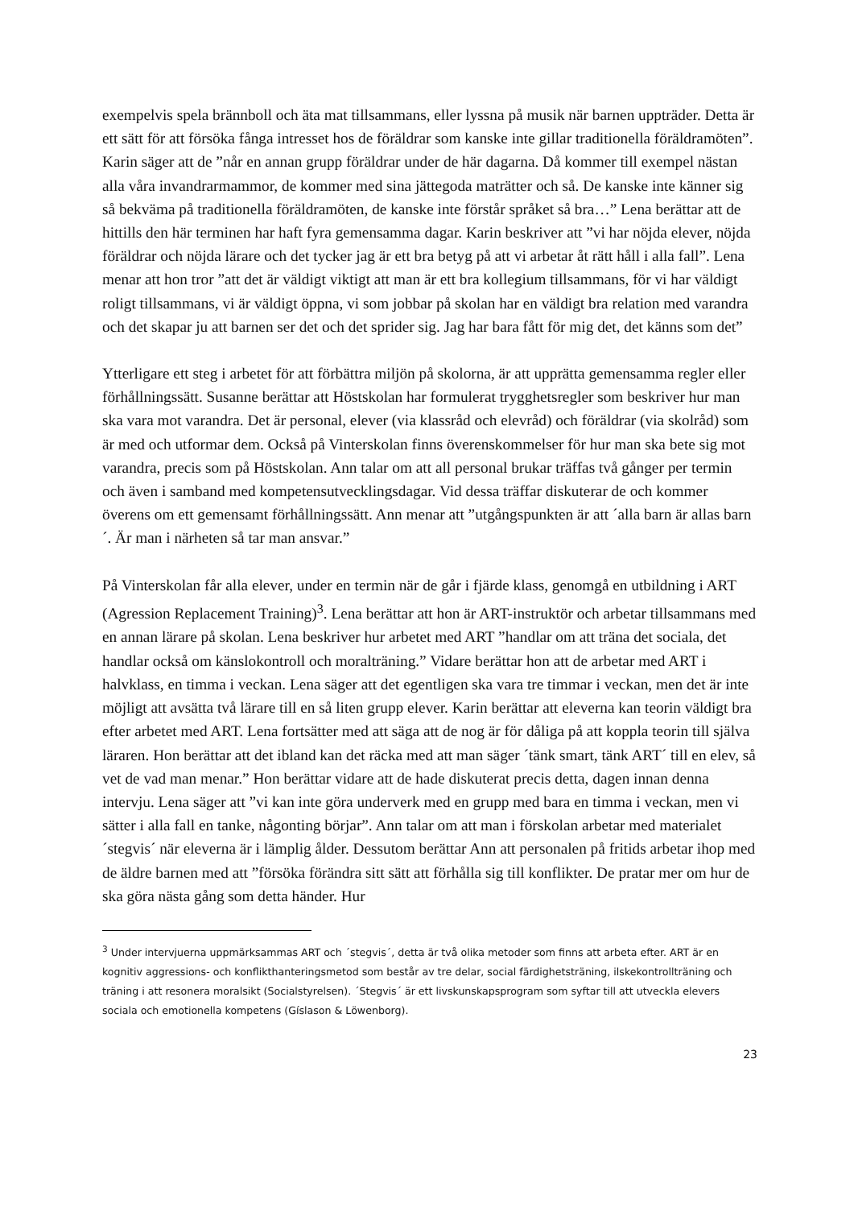exempelvis spela brännboll och äta mat tillsammans, eller lyssna på musik när barnen uppträder. Detta är ett sätt för att försöka fånga intresset hos de föräldrar som kanske inte gillar traditionella föräldramöten”. Karin säger att de ”når en annan grupp föräldrar under de här dagarna. Då kommer till exempel nästan alla våra invandrarmammor, de kommer med sina jättegoda maträtter och så. De kanske inte känner sig så bekväma på traditionella föräldramöten, de kanske inte förstår språket så bra…” Lena berättar att de hittills den här terminen har haft fyra gemensamma dagar. Karin beskriver att ”vi har nöjda elever, nöjda föräldrar och nöjda lärare och det tycker jag är ett bra betyg på att vi arbetar åt rätt håll i alla fall”. Lena menar att hon tror ”att det är väldigt viktigt att man är ett bra kollegium tillsammans, för vi har väldigt roligt tillsammans, vi är väldigt öppna, vi som jobbar på skolan har en väldigt bra relation med varandra och det skapar ju att barnen ser det och det sprider sig. Jag har bara fått för mig det, det känns som det”
Ytterligare ett steg i arbetet för att förbättra miljön på skolorna, är att upprätta gemensamma regler eller förhållningssätt. Susanne berättar att Höstskolan har formulerat trygghetsregler som beskriver hur man ska vara mot varandra. Det är personal, elever (via klassråd och elevråd) och föräldrar (via skolråd) som är med och utformar dem. Också på Vinterskolan finns överenskommelser för hur man ska bete sig mot varandra, precis som på Höstskolan. Ann talar om att all personal brukar träffas två gånger per termin och även i samband med kompetensutvecklingsdagar. Vid dessa träffar diskuterar de och kommer överens om ett gemensamt förhållningssätt. Ann menar att ”utgångspunkten är att ´alla barn är allas barn´. Är man i närheten så tar man ansvar.”
På Vinterskolan får alla elever, under en termin när de går i fjärde klass, genomgå en utbildning i ART (Agression Replacement Training)<sup>3</sup>. Lena berättar att hon är ART-instruktör och arbetar tillsammans med en annan lärare på skolan. Lena beskriver hur arbetet med ART ”handlar om att träna det sociala, det handlar också om känslokontroll och moralträning.” Vidare berättar hon att de arbetar med ART i halvklass, en timma i veckan. Lena säger att det egentligen ska vara tre timmar i veckan, men det är inte möjligt att avsätta två lärare till en så liten grupp elever. Karin berättar att eleverna kan teorin väldigt bra efter arbetet med ART. Lena fortsätter med att säga att de nog är för dåliga på att koppla teorin till själva läraren. Hon berättar att det ibland kan det räcka med att man säger ´tänk smart, tänk ART´ till en elev, så vet de vad man menar.” Hon berättar vidare att de hade diskuterat precis detta, dagen innan denna intervju. Lena säger att ”vi kan inte göra underverk med en grupp med bara en timma i veckan, men vi sätter i alla fall en tanke, någonting börjar”. Ann talar om att man i förskolan arbetar med materialet ´stegvis´ när eleverna är i lämplig ålder. Dessutom berättar Ann att personalen på fritids arbetar ihop med de äldre barnen med att ”försöka förändra sitt sätt att förhålla sig till konflikter. De pratar mer om hur de ska göra nästa gång som detta händer. Hur
<sup>3</sup> Under intervjuerna uppmärksammas ART och ´stegvis´, detta är två olika metoder som finns att arbeta efter. ART är en kognitiv aggressions- och konflikthanteringsmetod som består av tre delar, social färdighetsträning, ilskekontrollträning och träning i att resonera moralsikt (Socialstyrelsen). ´Stegvis´ är ett livskunskapsprogram som syftar till att utveckla elevers sociala och emotionella kompetens (Gíslason & Löwenborg).
23